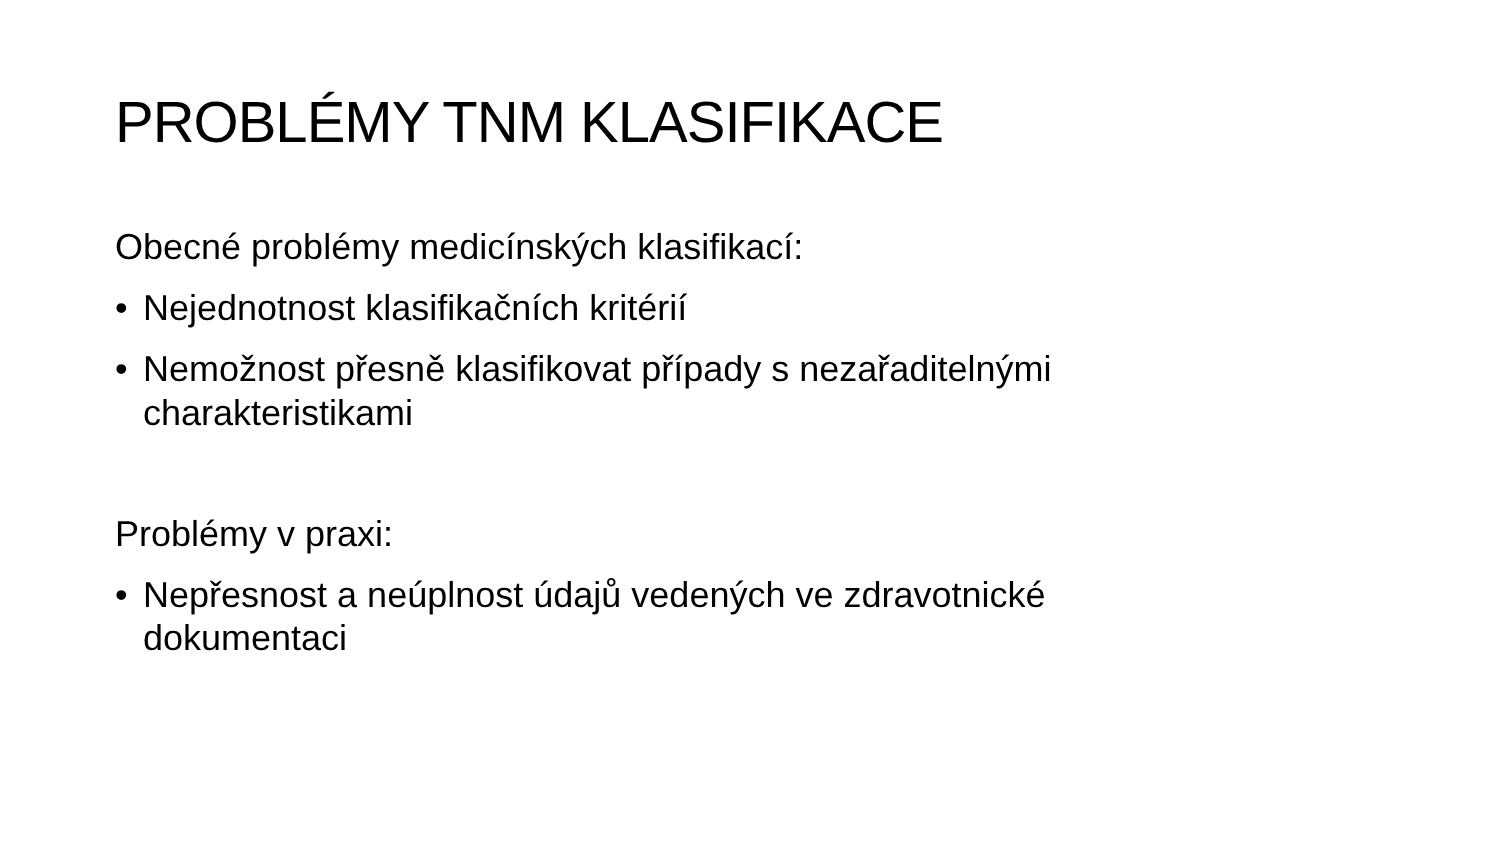PROBLÉMY TNM KLASIFIKACE
Obecné problémy medicínských klasifikací:
• Nejednotnost klasifikačních kritérií
• Nemožnost přesně klasifikovat případy s nezařaditelnými charakteristikami
Problémy v praxi:
• Nepřesnost a neúplnost údajů vedených ve zdravotnické dokumentaci